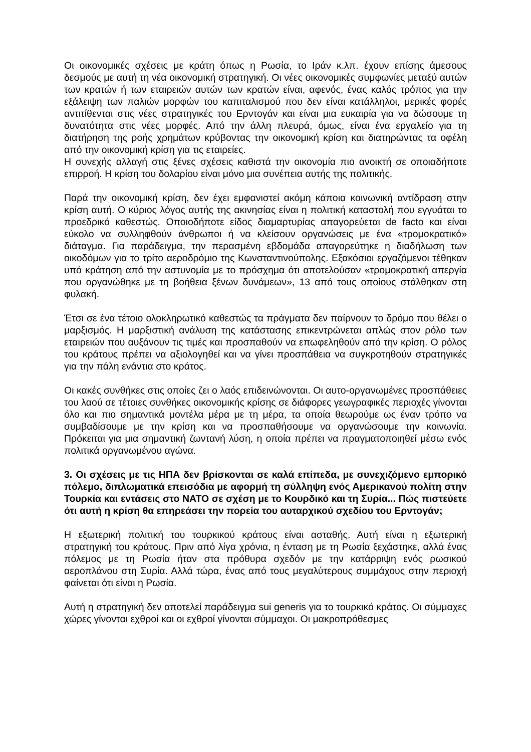Οι οικονομικές σχέσεις με κράτη όπως η Ρωσία, το Ιράν κ.λπ. έχουν επίσης άμεσους δεσμούς με αυτή τη νέα οικονομική στρατηγική. Οι νέες οικονομικές συμφωνίες μεταξύ αυτών των κρατών ή των εταιρειών αυτών των κρατών είναι, αφενός, ένας καλός τρόπος για την εξάλειψη των παλιών μορφών του καπιταλισμού που δεν είναι κατάλληλοι, μερικές φορές αντιτίθενται στις νέες στρατηγικές του Ερντογάν και είναι μια ευκαιρία για να δώσουμε τη δυνατότητα στις νέες μορφές. Από την άλλη πλευρά, όμως, είναι ένα εργαλείο για τη διατήρηση της ροής χρημάτων κρύβοντας την οικονομική κρίση και διατηρώντας τα οφέλη από την οικονομική κρίση για τις εταιρείες.
Η συνεχής αλλαγή στις ξένες σχέσεις καθιστά την οικονομία πιο ανοικτή σε οποιαδήποτε επιρροή. Η κρίση του δολαρίου είναι μόνο μια συνέπεια αυτής της πολιτικής.
Παρά την οικονομική κρίση, δεν έχει εμφανιστεί ακόμη κάποια κοινωνική αντίδραση στην κρίση αυτή. Ο κύριος λόγος αυτής της ακινησίας είναι η πολιτική καταστολή που εγγυάται το προεδρικό καθεστώς. Οποιοδήποτε είδος διαμαρτυρίας απαγορεύεται de facto και είναι εύκολο να συλληφθούν άνθρωποι ή να κλείσουν οργανώσεις με ένα «τρομοκρατικό» διάταγμα. Για παράδειγμα, την περασμένη εβδομάδα απαγορεύτηκε η διαδήλωση των οικοδόμων για το τρίτο αεροδρόμιο της Κωνσταντινούπολης. Εξακόσιοι εργαζόμενοι τέθηκαν υπό κράτηση από την αστυνομία με το πρόσχημα ότι αποτελούσαν «τρομοκρατική απεργία που οργανώθηκε με τη βοήθεια ξένων δυνάμεων», 13 από τους οποίους στάλθηκαν στη φυλακή.
Έτσι σε ένα τέτοιο ολοκληρωτικό καθεστώς τα πράγματα δεν παίρνουν το δρόμο που θέλει ο μαρξισμός. Η μαρξιστική ανάλυση της κατάστασης επικεντρώνεται απλώς στον ρόλο των εταιρειών που αυξάνουν τις τιμές και προσπαθούν να επωφεληθούν από την κρίση. Ο ρόλος του κράτους πρέπει να αξιολογηθεί και να γίνει προσπάθεια να συγκροτηθούν στρατηγικές για την πάλη ενάντια στο κράτος.
Οι κακές συνθήκες στις οποίες ζει ο λαός επιδεινώνονται. Οι αυτο-οργανωμένες προσπάθειες του λαού σε τέτοιες συνθήκες οικονομικής κρίσης σε διάφορες γεωγραφικές περιοχές γίνονται όλο και πιο σημαντικά μοντέλα μέρα με τη μέρα, τα οποία θεωρούμε ως έναν τρόπο να συμβαδίσουμε με την κρίση και να προσπαθήσουμε να οργανώσουμε την κοινωνία. Πρόκειται για μια σημαντική ζωντανή λύση, η οποία πρέπει να πραγματοποιηθεί μέσω ενός πολιτικά οργανωμένου αγώνα.
3. Οι σχέσεις με τις ΗΠΑ δεν βρίσκονται σε καλά επίπεδα, με συνεχιζόμενο εμπορικό πόλεμο, διπλωματικά επεισόδια με αφορμή τη σύλληψη ενός Αμερικανού πολίτη στην Τουρκία και εντάσεις στο ΝΑΤΟ σε σχέση με το Κουρδικό και τη Συρία... Πώς πιστεύετε ότι αυτή η κρίση θα επηρεάσει την πορεία του αυταρχικού σχεδίου του Ερντογάν;
Η εξωτερική πολιτική του τουρκικού κράτους είναι ασταθής. Αυτή είναι η εξωτερική στρατηγική του κράτους. Πριν από λίγα χρόνια, η ένταση με τη Ρωσία ξεχάστηκε, αλλά ένας πόλεμος με τη Ρωσία ήταν στα πρόθυρα σχεδόν με την κατάρριψη ενός ρωσικού αεροπλάνου στη Συρία. Αλλά τώρα, ένας από τους μεγαλύτερους συμμάχους στην περιοχή φαίνεται ότι είναι η Ρωσία.
Αυτή η στρατηγική δεν αποτελεί παράδειγμα sui generis για το τουρκικό κράτος. Οι σύμμαχες χώρες γίνονται εχθροί και οι εχθροί γίνονται σύμμαχοι. Οι μακροπρόθεσμες